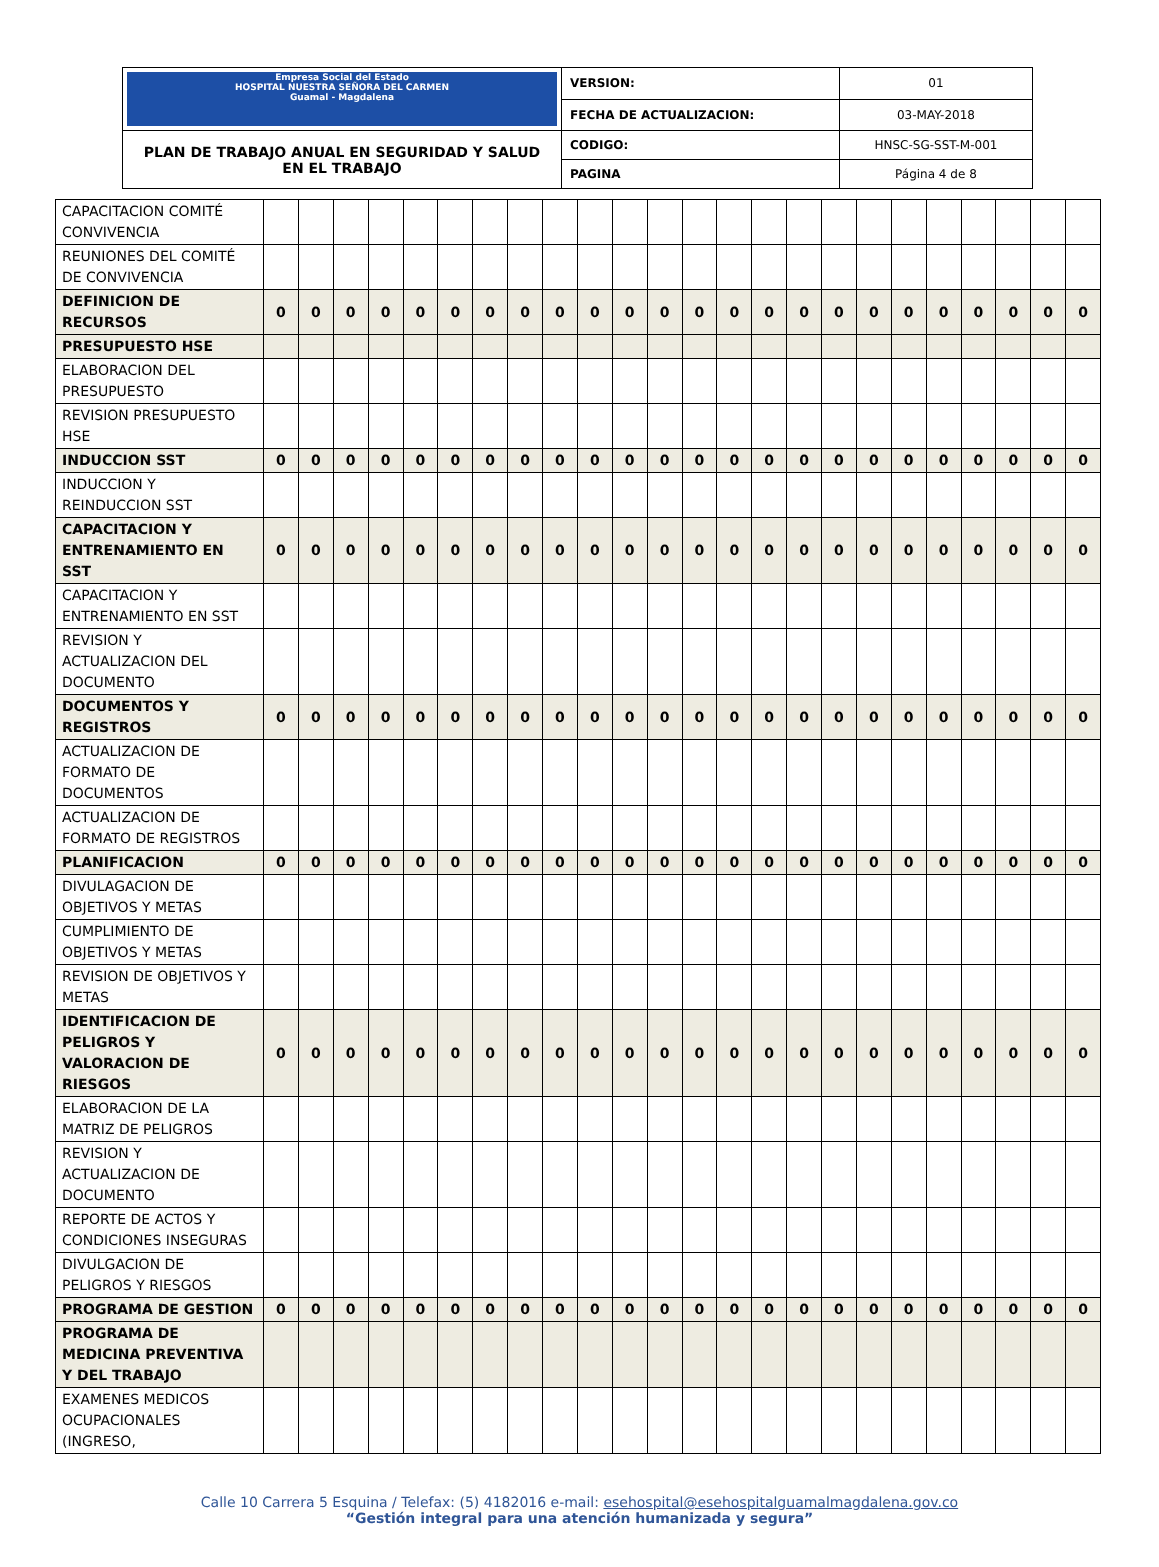| Empresa Social del Estado HOSPITAL NUESTRA SEÑORA DEL CARMEN Guamal - Magdalena | VERSION: | 01 |
| | FECHA DE ACTUALIZACION: | 03-MAY-2018 |
| PLAN DE TRABAJO ANUAL EN SEGURIDAD Y SALUD EN EL TRABAJO | CODIGO: | HNSC-SG-SST-M-001 |
| | PAGINA | Página 4 de 8 |
| CAPACITACION COMITÉ CONVIVENCIA | | | | | | | | | | | | | | | | | | | | | | | | |
| REUNIONES DEL COMITÉ DE CONVIVENCIA | | | | | | | | | | | | | | | | | | | | | | | | |
| DEFINICION DE RECURSOS | 0 | 0 | 0 | 0 | 0 | 0 | 0 | 0 | 0 | 0 | 0 | 0 | 0 | 0 | 0 | 0 | 0 | 0 | 0 | 0 | 0 | 0 | 0 | 0 |
| PRESUPUESTO HSE | | | | | | | | | | | | | | | | | | | | | | | | |
| ELABORACION DEL PRESUPUESTO | | | | | | | | | | | | | | | | | | | | | | | | |
| REVISION PRESUPUESTO HSE | | | | | | | | | | | | | | | | | | | | | | | | |
| INDUCCION SST | 0 | 0 | 0 | 0 | 0 | 0 | 0 | 0 | 0 | 0 | 0 | 0 | 0 | 0 | 0 | 0 | 0 | 0 | 0 | 0 | 0 | 0 | 0 | 0 |
| INDUCCION Y REINDUCCION SST | | | | | | | | | | | | | | | | | | | | | | | | |
| CAPACITACION Y ENTRENAMIENTO EN SST | 0 | 0 | 0 | 0 | 0 | 0 | 0 | 0 | 0 | 0 | 0 | 0 | 0 | 0 | 0 | 0 | 0 | 0 | 0 | 0 | 0 | 0 | 0 | 0 |
| CAPACITACION Y ENTRENAMIENTO EN SST | | | | | | | | | | | | | | | | | | | | | | | | |
| REVISION Y ACTUALIZACION DEL DOCUMENTO | | | | | | | | | | | | | | | | | | | | | | | | |
| DOCUMENTOS Y REGISTROS | 0 | 0 | 0 | 0 | 0 | 0 | 0 | 0 | 0 | 0 | 0 | 0 | 0 | 0 | 0 | 0 | 0 | 0 | 0 | 0 | 0 | 0 | 0 | 0 |
| ACTUALIZACION DE FORMATO DE DOCUMENTOS | | | | | | | | | | | | | | | | | | | | | | | | |
| ACTUALIZACION DE FORMATO DE REGISTROS | | | | | | | | | | | | | | | | | | | | | | | | |
| PLANIFICACION | 0 | 0 | 0 | 0 | 0 | 0 | 0 | 0 | 0 | 0 | 0 | 0 | 0 | 0 | 0 | 0 | 0 | 0 | 0 | 0 | 0 | 0 | 0 | 0 |
| DIVULAGACION DE OBJETIVOS Y METAS | | | | | | | | | | | | | | | | | | | | | | | | |
| CUMPLIMIENTO DE OBJETIVOS Y METAS | | | | | | | | | | | | | | | | | | | | | | | | |
| REVISION DE OBJETIVOS Y METAS | | | | | | | | | | | | | | | | | | | | | | | | |
| IDENTIFICACION DE PELIGROS Y VALORACION DE RIESGOS | 0 | 0 | 0 | 0 | 0 | 0 | 0 | 0 | 0 | 0 | 0 | 0 | 0 | 0 | 0 | 0 | 0 | 0 | 0 | 0 | 0 | 0 | 0 | 0 |
| ELABORACION DE LA MATRIZ DE PELIGROS | | | | | | | | | | | | | | | | | | | | | | | | |
| REVISION Y ACTUALIZACION DE DOCUMENTO | | | | | | | | | | | | | | | | | | | | | | | | |
| REPORTE DE ACTOS Y CONDICIONES INSEGURAS | | | | | | | | | | | | | | | | | | | | | | | | |
| DIVULGACION DE PELIGROS Y RIESGOS | | | | | | | | | | | | | | | | | | | | | | | | |
| PROGRAMA DE GESTION | 0 | 0 | 0 | 0 | 0 | 0 | 0 | 0 | 0 | 0 | 0 | 0 | 0 | 0 | 0 | 0 | 0 | 0 | 0 | 0 | 0 | 0 | 0 | 0 |
| PROGRAMA DE MEDICINA PREVENTIVA Y DEL TRABAJO | | | | | | | | | | | | | | | | | | | | | | | | |
| EXAMENES MEDICOS OCUPACIONALES (INGRESO, | | | | | | | | | | | | | | | | | | | | | | | | |
Calle 10 Carrera 5 Esquina / Telefax: (5) 4182016 e-mail: esehospital@esehospitalguamalmagdalena.gov.co
“Gestión integral para una atención humanizada y segura”